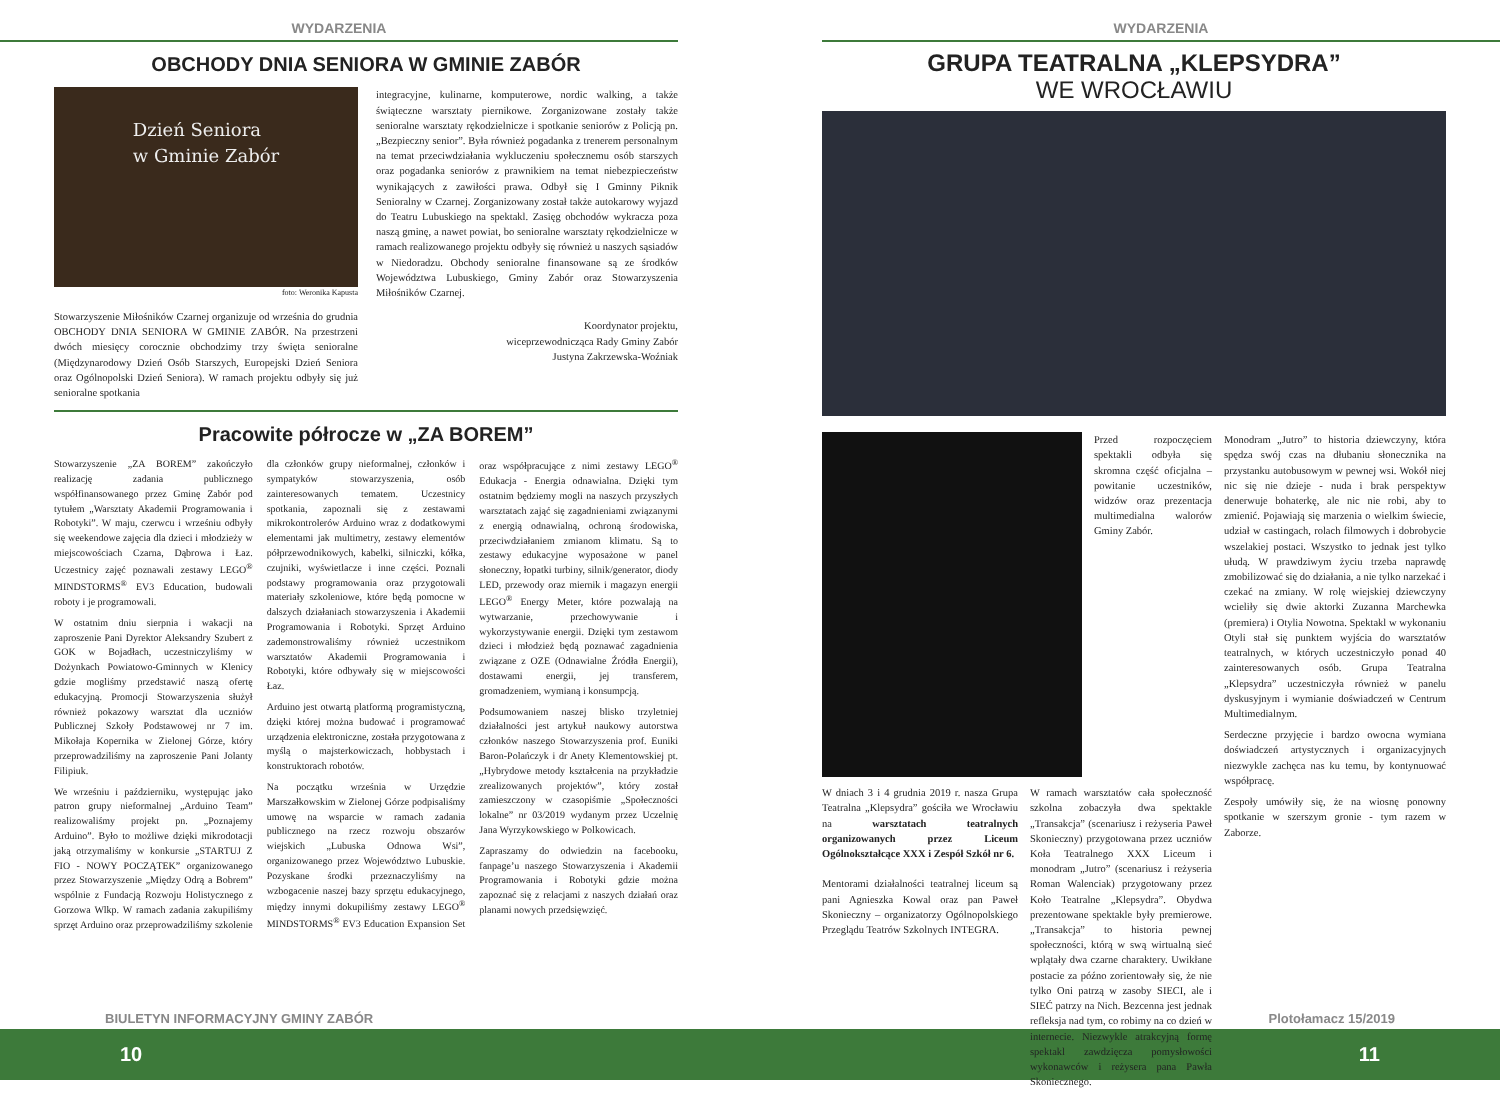WYDARZENIA
OBCHODY DNIA SENIORA W GMINIE ZABÓR
Dzień Seniora
w Gminie Zabór
foto: Weronika Kapusta
Stowarzyszenie Miłośników Czarnej organizuje od września do grudnia OBCHODY DNIA SENIORA W GMINIE ZABÓR. Na przestrzeni dwóch miesięcy corocznie obchodzimy trzy święta senioralne (Międzynarodowy Dzień Osób Starszych, Europejski Dzień Seniora oraz Ogólnopolski Dzień Seniora). W ramach projektu odbyły się już senioralne spotkania
integracyjne, kulinarne, komputerowe, nordic walking, a także świąteczne warsztaty piernikowe. Zorganizowane zostały także senioralne warsztaty rękodzielnicze i spotkanie seniorów z Policją pn.„Bezpieczny senior”. Była również pogadanka z trenerem personalnym na temat przeciwdziałania wykluczeniu społecznemu osób starszych oraz pogadanka seniorów z prawnikiem na temat niebezpieczeństw wynikających z zawiłości prawa. Odbył się I Gminny Piknik Senioralny w Czarnej. Zorganizowany został także autokarowy wyjazd do Teatru Lubuskiego na spektakl. Zasięg obchodów wykracza poza naszą gminę, a nawet powiat, bo senioralne warsztaty rękodzielnicze w ramach realizowanego projektu odbyły się również u naszych sąsiadów w Niedoradzu. Obchody senioralne finansowane są ze środków Województwa Lubuskiego, Gminy Zabór oraz Stowarzyszenia Miłośników Czarnej.
Koordynator projektu,
wiceprzewodnicząca Rady Gminy Zabór
Justyna Zakrzewska-Woźniak
Pracowite półrocze w „ZA BOREM”
Stowarzyszenie „ZA BOREM” zakończyło realizację zadania publicznego współfinansowanego przez Gminę Zabór pod tytułem „Warsztaty Akademii Programowania i Robotyki”. W maju, czerwcu i wrześniu odbyły się weekendowe zajęcia dla dzieci i młodzieży w miejscowościach Czarna, Dąbrowa i Łaz. Uczestnicy zajęć poznawali zestawy LEGO<sup>®</sup> MINDSTORMS<sup>®</sup> EV3 Education, budowali roboty i je programowali.
W ostatnim dniu sierpnia i wakacji na zaproszenie Pani Dyrektor Aleksandry Szubert z GOK w Bojadłach, uczestniczyliśmy w Dożynkach Powiatowo-Gminnych w Klenicy gdzie mogliśmy przedstawić naszą ofertę edukacyjną. Promocji Stowarzyszenia służył również pokazowy warsztat dla uczniów Publicznej Szkoły Podstawowej nr 7 im. Mikołaja Kopernika w Zielonej Górze, który przeprowadziliśmy na zaproszenie Pani Jolanty Filipiuk.
We wrześniu i październiku, występując jako patron grupy nieformalnej „Arduino Team” realizowaliśmy projekt pn. „Poznajemy Arduino”. Było to możliwe dzięki mikrodotacji jaką otrzymaliśmy w konkursie „STARTUJ Z FIO - NOWY POCZĄTEK” organizowanego przez Stowarzyszenie „Między Odrą a Bobrem” wspólnie z Fundacją Rozwoju Holistycznego z Gorzowa Wlkp. W ramach zadania zakupiliśmy sprzęt Arduino oraz przeprowadziliśmy szkolenie dla członków grupy nieformalnej, członków i sympatyków stowarzyszenia, osób zainteresowanych tematem. Uczestnicy spotkania, zapoznali się z zestawami mikrokontrolerów Arduino wraz z dodatkowymi elementami jak multimetry, zestawy elementów półprzewodnikowych, kabelki, silniczki, kółka, czujniki, wyświetlacze i inne części. Poznali podstawy programowania oraz przygotowali materiały szkoleniowe, które będą pomocne w dalszych działaniach stowarzyszenia i Akademii Programowania i Robotyki. Sprzęt Arduino zademonstrowaliśmy również uczestnikom warsztatów Akademii Programowania i Robotyki, które odbywały się w miejscowości Łaz.
Arduino jest otwartą platformą programistyczną, dzięki której można budować i programować urządzenia elektroniczne, została przygotowana z myślą o majsterkowiczach, hobbystach i konstruktorach robotów.
Na początku września w Urzędzie Marszałkowskim w Zielonej Górze podpisaliśmy umowę na wsparcie w ramach zadania publicznego na rzecz rozwoju obszarów wiejskich „Lubuska Odnowa Wsi”, organizowanego przez Województwo Lubuskie. Pozyskane środki przeznaczyliśmy na wzbogacenie naszej bazy sprzętu edukacyjnego, między innymi dokupiliśmy zestawy LEGO<sup>®</sup> MINDSTORMS<sup>®</sup> EV3 Education Expansion Set oraz współpracujące z nimi zestawy LEGO<sup>®</sup> Edukacja - Energia odnawialna. Dzięki tym ostatnim będziemy mogli na naszych przyszłych warsztatach zająć się zagadnieniami związanymi z energią odnawialną, ochroną środowiska, przeciwdziałaniem zmianom klimatu. Są to zestawy edukacyjne wyposażone w panel słoneczny, łopatki turbiny, silnik/generator, diody LED, przewody oraz miernik i magazyn energii LEGO<sup>®</sup> Energy Meter, które pozwalają na wytwarzanie, przechowywanie i wykorzystywanie energii. Dzięki tym zestawom dzieci i młodzież będą poznawać zagadnienia związane z OZE (Odnawialne Źródła Energii), dostawami energii, jej transferem, gromadzeniem, wymianą i konsumpcją.
Podsumowaniem naszej blisko trzyletniej działalności jest artykuł naukowy autorstwa członków naszego Stowarzyszenia prof. Euniki Baron-Polańczyk i dr Anety Klementowskiej pt. „Hybrydowe metody kształcenia na przykładzie zrealizowanych projektów”, który został zamieszczony w czasopiśmie „Społeczności lokalne” nr 03/2019 wydanym przez Uczelnię Jana Wyrzykowskiego w Polkowicach.
Zapraszamy do odwiedzin na facebooku, fanpage’u naszego Stowarzyszenia i Akademii Programowania i Robotyki gdzie można zapoznać się z relacjami z naszych działań oraz planami nowych przedsięwzięć.
WYDARZENIA
GRUPA TEATRALNA „KLEPSYDRA”
WE WROCŁAWIU
Przed rozpoczęciem spektakli odbyła się skromna część oficjalna – powitanie uczestników, widzów oraz prezentacja multimedialna walorów Gminy Zabór.
W dniach 3 i 4 grudnia 2019 r. nasza Grupa Teatralna „Klepsydra” gościła we Wrocławiu na warsztatach teatralnych organizowanych przez Liceum Ogólnokształcące XXX i Zespół Szkół nr 6.
Mentorami działalności teatralnej liceum są pani Agnieszka Kowal oraz pan Paweł Skonieczny – organizatorzy Ogólnopolskiego Przeglądu Teatrów Szkolnych INTEGRA.
W ramach warsztatów cała społeczność szkolna zobaczyła dwa spektakle „Transakcja” (scenariusz i reżyseria Paweł Skonieczny) przygotowana przez uczniów Koła Teatralnego XXX Liceum i monodram „Jutro” (scenariusz i reżyseria Roman Walenciak) przygotowany przez Koło Teatralne „Klepsydra”. Obydwa prezentowane spektakle były premierowe. „Transakcja” to historia pewnej społeczności, którą w swą wirtualną sieć wplątały dwa czarne charaktery. Uwikłane postacie za późno zorientowały się, że nie tylko Oni patrzą w zasoby SIECI, ale i SIEĆ patrzy na Nich. Bezcenna jest jednak refleksja nad tym, co robimy na co dzień w internecie. Niezwykle atrakcyjną formę spektakl zawdzięcza pomysłowości wykonawców i reżysera pana Pawła Skoniecznego.
Monodram „Jutro” to historia dziewczyny, która spędza swój czas na dłubaniu słonecznika na przystanku autobusowym w pewnej wsi. Wokół niej nic się nie dzieje - nuda i brak perspektyw denerwuje bohaterkę, ale nic nie robi, aby to zmienić. Pojawiają się marzenia o wielkim świecie, udział w castingach, rolach filmowych i dobrobycie wszelakiej postaci. Wszystko to jednak jest tylko ułudą. W prawdziwym życiu trzeba naprawdę zmobilizować się do działania, a nie tylko narzekać i czekać na zmiany. W rolę wiejskiej dziewczyny wcieliły się dwie aktorki Zuzanna Marchewka (premiera) i Otylia Nowotna. Spektakl w wykonaniu Otyli stał się punktem wyjścia do warsztatów teatralnych, w których uczestniczyło ponad 40 zainteresowanych osób. Grupa Teatralna „Klepsydra” uczestniczyła również w panelu dyskusyjnym i wymianie doświadczeń w Centrum Multimedialnym.
Serdeczne przyjęcie i bardzo owocna wymiana doświadczeń artystycznych i organizacyjnych niezwykle zachęca nas ku temu, by kontynuować współpracę.
Zespoły umówiły się, że na wiosnę ponowny spotkanie w szerszym gronie - tym razem w Zaborze.
BIULETYN INFORMACYJNY GMINY ZABÓR Plotołamacz 15/2019
10 11